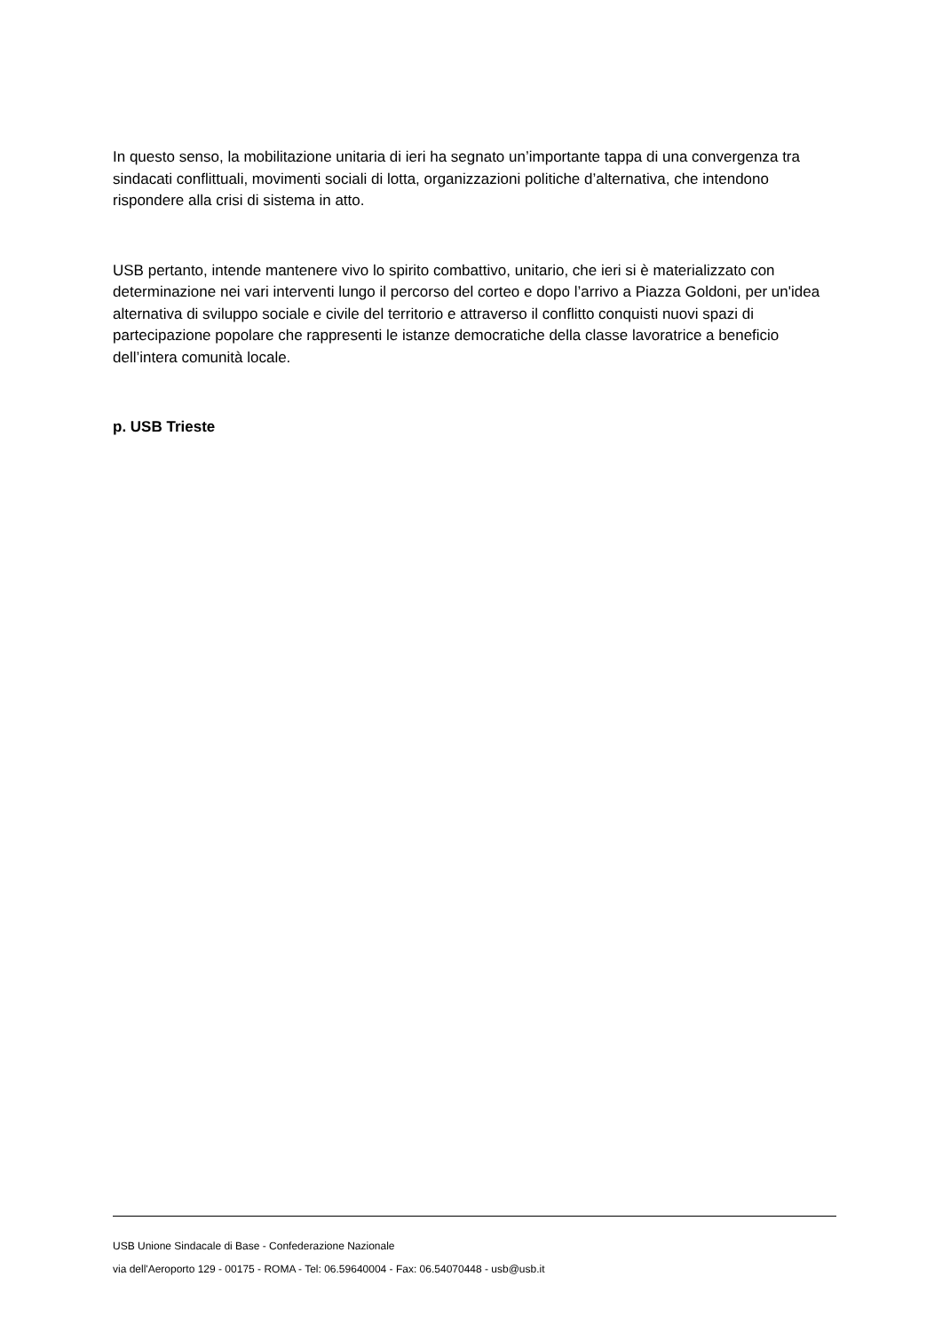In questo senso, la mobilitazione unitaria di ieri ha segnato un’importante tappa di una convergenza tra sindacati conflittuali, movimenti sociali di lotta, organizzazioni politiche d’alternativa, che intendono rispondere alla crisi di sistema in atto.
USB pertanto, intende mantenere vivo lo spirito combattivo, unitario, che ieri si è materializzato con determinazione nei vari interventi lungo il percorso del corteo e dopo l’arrivo a Piazza Goldoni, per un'idea alternativa di sviluppo sociale e civile del territorio e attraverso il conflitto conquisti nuovi spazi di partecipazione popolare che rappresenti le istanze democratiche della classe lavoratrice a beneficio dell’intera comunità locale.
p. USB Trieste
USB Unione Sindacale di Base - Confederazione Nazionale
via dell'Aeroporto 129 - 00175 - ROMA - Tel: 06.59640004 - Fax: 06.54070448 - usb@usb.it